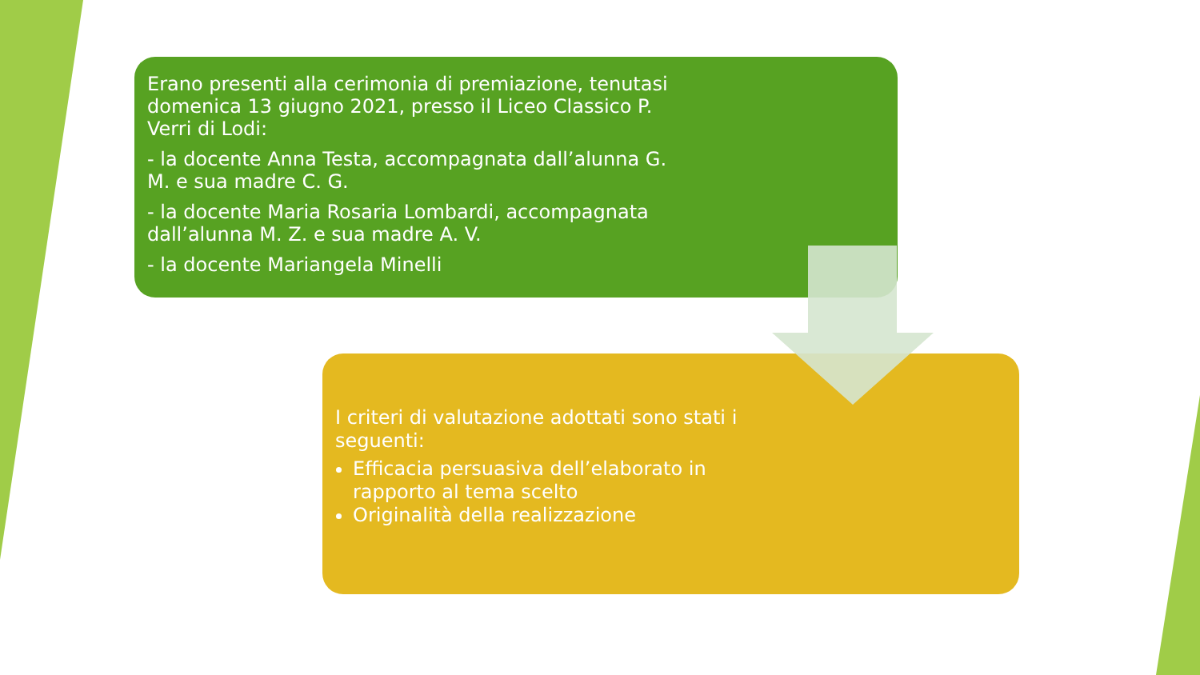Erano presenti alla cerimonia di premiazione, tenutasi domenica 13 giugno 2021, presso il Liceo Classico P. Verri di Lodi:
- la docente Anna Testa, accompagnata dall’alunna G. M. e sua madre C. G.
- la docente Maria Rosaria Lombardi, accompagnata dall’alunna M. Z. e sua madre A. V.
- la docente Mariangela Minelli
I criteri di valutazione adottati sono stati i seguenti:
Efficacia persuasiva dell’elaborato in rapporto al tema scelto
Originalità della realizzazione